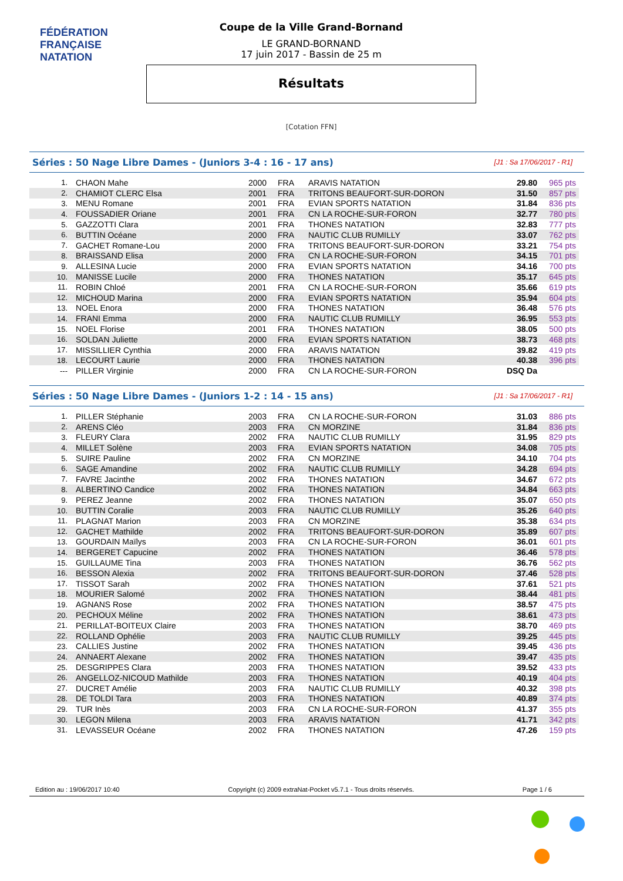FÉDÉRATION FRANÇAISE
NATATION
Coupe de la Ville Grand-Bornand
LE GRAND-BORNAND
17 juin 2017 - Bassin de 25 m
Résultats
[Cotation FFN]
Séries : 50 Nage Libre Dames - (Juniors 3-4 : 16 - 17 ans) [J1 : Sa 17/06/2017 - R1]
| 1. | CHAON Mahe | 2000 | FRA | ARAVIS NATATION | 29.80 | 965 pts |
| 2. | CHAMIOT CLERC Elsa | 2001 | FRA | TRITONS BEAUFORT-SUR-DORON | 31.50 | 857 pts |
| 3. | MENU Romane | 2001 | FRA | EVIAN SPORTS NATATION | 31.84 | 836 pts |
| 4. | FOUSSADIER Oriane | 2001 | FRA | CN LA ROCHE-SUR-FORON | 32.77 | 780 pts |
| 5. | GAZZOTTI Clara | 2001 | FRA | THONES NATATION | 32.83 | 777 pts |
| 6. | BUTTIN Océane | 2000 | FRA | NAUTIC CLUB RUMILLY | 33.07 | 762 pts |
| 7. | GACHET Romane-Lou | 2000 | FRA | TRITONS BEAUFORT-SUR-DORON | 33.21 | 754 pts |
| 8. | BRAISSAND Elisa | 2000 | FRA | CN LA ROCHE-SUR-FORON | 34.15 | 701 pts |
| 9. | ALLESINA Lucie | 2000 | FRA | EVIAN SPORTS NATATION | 34.16 | 700 pts |
| 10. | MANISSE Lucile | 2000 | FRA | THONES NATATION | 35.17 | 645 pts |
| 11. | ROBIN Chloé | 2001 | FRA | CN LA ROCHE-SUR-FORON | 35.66 | 619 pts |
| 12. | MICHOUD Marina | 2000 | FRA | EVIAN SPORTS NATATION | 35.94 | 604 pts |
| 13. | NOEL Enora | 2000 | FRA | THONES NATATION | 36.48 | 576 pts |
| 14. | FRANI Emma | 2000 | FRA | NAUTIC CLUB RUMILLY | 36.95 | 553 pts |
| 15. | NOEL Florise | 2001 | FRA | THONES NATATION | 38.05 | 500 pts |
| 16. | SOLDAN Juliette | 2000 | FRA | EVIAN SPORTS NATATION | 38.73 | 468 pts |
| 17. | MISSILLIER Cynthia | 2000 | FRA | ARAVIS NATATION | 39.82 | 419 pts |
| 18. | LECOURT Laurie | 2000 | FRA | THONES NATATION | 40.38 | 396 pts |
| --- | PILLER Virginie | 2000 | FRA | CN LA ROCHE-SUR-FORON | DSQ Da | |
Séries : 50 Nage Libre Dames - (Juniors 1-2 : 14 - 15 ans) [J1 : Sa 17/06/2017 - R1]
| 1. | PILLER Stéphanie | 2003 | FRA | CN LA ROCHE-SUR-FORON | 31.03 | 886 pts |
| 2. | ARENS Cléo | 2003 | FRA | CN MORZINE | 31.84 | 836 pts |
| 3. | FLEURY Clara | 2002 | FRA | NAUTIC CLUB RUMILLY | 31.95 | 829 pts |
| 4. | MILLET Solène | 2003 | FRA | EVIAN SPORTS NATATION | 34.08 | 705 pts |
| 5. | SUIRE Pauline | 2002 | FRA | CN MORZINE | 34.10 | 704 pts |
| 6. | SAGE Amandine | 2002 | FRA | NAUTIC CLUB RUMILLY | 34.28 | 694 pts |
| 7. | FAVRE Jacinthe | 2002 | FRA | THONES NATATION | 34.67 | 672 pts |
| 8. | ALBERTINO Candice | 2002 | FRA | THONES NATATION | 34.84 | 663 pts |
| 9. | PEREZ Jeanne | 2002 | FRA | THONES NATATION | 35.07 | 650 pts |
| 10. | BUTTIN Coralie | 2003 | FRA | NAUTIC CLUB RUMILLY | 35.26 | 640 pts |
| 11. | PLAGNAT Marion | 2003 | FRA | CN MORZINE | 35.38 | 634 pts |
| 12. | GACHET Mathilde | 2002 | FRA | TRITONS BEAUFORT-SUR-DORON | 35.89 | 607 pts |
| 13. | GOURDAIN Maïlys | 2003 | FRA | CN LA ROCHE-SUR-FORON | 36.01 | 601 pts |
| 14. | BERGERET Capucine | 2002 | FRA | THONES NATATION | 36.46 | 578 pts |
| 15. | GUILLAUME Tina | 2003 | FRA | THONES NATATION | 36.76 | 562 pts |
| 16. | BESSON Alexia | 2002 | FRA | TRITONS BEAUFORT-SUR-DORON | 37.46 | 528 pts |
| 17. | TISSOT Sarah | 2002 | FRA | THONES NATATION | 37.61 | 521 pts |
| 18. | MOURIER Salomé | 2002 | FRA | THONES NATATION | 38.44 | 481 pts |
| 19. | AGNANS Rose | 2002 | FRA | THONES NATATION | 38.57 | 475 pts |
| 20. | PECHOUX Méline | 2002 | FRA | THONES NATATION | 38.61 | 473 pts |
| 21. | PERILLAT-BOITEUX Claire | 2003 | FRA | THONES NATATION | 38.70 | 469 pts |
| 22. | ROLLAND Ophélie | 2003 | FRA | NAUTIC CLUB RUMILLY | 39.25 | 445 pts |
| 23. | CALLIES Justine | 2002 | FRA | THONES NATATION | 39.45 | 436 pts |
| 24. | ANNAERT Alexane | 2002 | FRA | THONES NATATION | 39.47 | 435 pts |
| 25. | DESGRIPPES Clara | 2003 | FRA | THONES NATATION | 39.52 | 433 pts |
| 26. | ANGELLOZ-NICOUD Mathilde | 2003 | FRA | THONES NATATION | 40.19 | 404 pts |
| 27. | DUCRET Amélie | 2003 | FRA | NAUTIC CLUB RUMILLY | 40.32 | 398 pts |
| 28. | DE TOLDI Tara | 2003 | FRA | THONES NATATION | 40.89 | 374 pts |
| 29. | TUR Inès | 2003 | FRA | CN LA ROCHE-SUR-FORON | 41.37 | 355 pts |
| 30. | LEGON Milena | 2003 | FRA | ARAVIS NATATION | 41.71 | 342 pts |
| 31. | LEVASSEUR Océane | 2002 | FRA | THONES NATATION | 47.26 | 159 pts |
Edition au : 19/06/2017 10:40 Copyright (c) 2009 extraNat-Pocket v5.7.1 - Tous droits réservés. Page 1 / 6